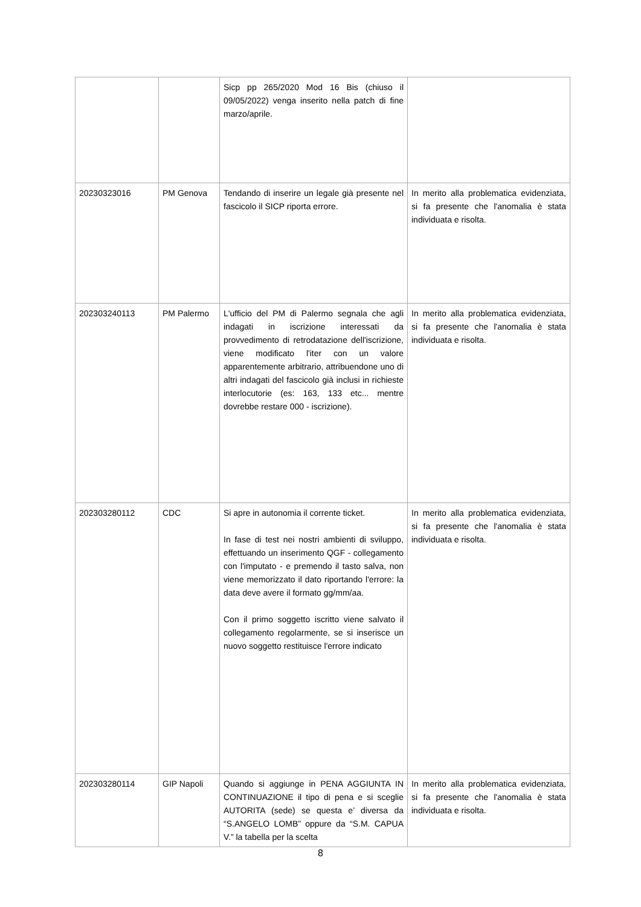| | | Sicp pp 265/2020 Mod 16 Bis (chiuso il 09/05/2022) venga inserito nella patch di fine marzo/aprile. | |
| 20230323016 | PM Genova | Tendando di inserire un legale già presente nel fascicolo il SICP riporta errore. | In merito alla problematica evidenziata, si fa presente che l'anomalia è stata individuata e risolta. |
| 202303240113 | PM Palermo | L'ufficio del PM di Palermo segnala che agli indagati in iscrizione interessati da provvedimento di retrodatazione dell'iscrizione, viene modificato l'iter con un valore apparentemente arbitrario, attribuendone uno di altri indagati del fascicolo già inclusi in richieste interlocutorie (es: 163, 133 etc... mentre dovrebbe restare 000 - iscrizione). | In merito alla problematica evidenziata, si fa presente che l'anomalia è stata individuata e risolta. |
| 202303280112 | CDC | Si apre in autonomia il corrente ticket. In fase di test nei nostri ambienti di sviluppo, effettuando un inserimento QGF - collegamento con l'imputato - e premendo il tasto salva, non viene memorizzato il dato riportando l'errore: la data deve avere il formato gg/mm/aa. Con il primo soggetto iscritto viene salvato il collegamento regolarmente, se si inserisce un nuovo soggetto restituisce l'errore indicato | In merito alla problematica evidenziata, si fa presente che l'anomalia è stata individuata e risolta. |
| 202303280114 | GIP Napoli | Quando si aggiunge in PENA AGGIUNTA IN CONTINUAZIONE il tipo di pena e si sceglie AUTORITA (sede) se questa e’ diversa da “S.ANGELO LOMB” oppure da “S.M. CAPUA V.” la tabella per la scelta | In merito alla problematica evidenziata, si fa presente che l'anomalia è stata individuata e risolta. |
8